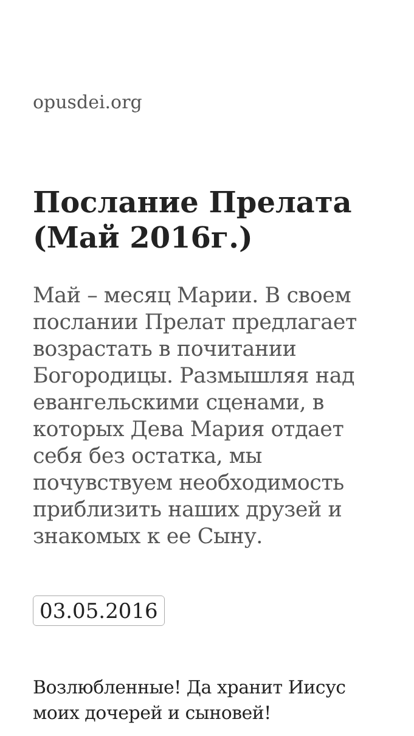opusdei.org
Послание Прелата (Май 2016г.)
Май – месяц Марии. В своем послании Прелат предлагает возрастать в почитании Богородицы. Размышляя над евангельскими сценами, в которых Дева Мария отдает себя без остатка, мы почувствуем необходимость приблизить наших друзей и знакомых к ее Сыну.
03.05.2016
Возлюбленные! Да хранит Иисус моих дочерей и сыновей!